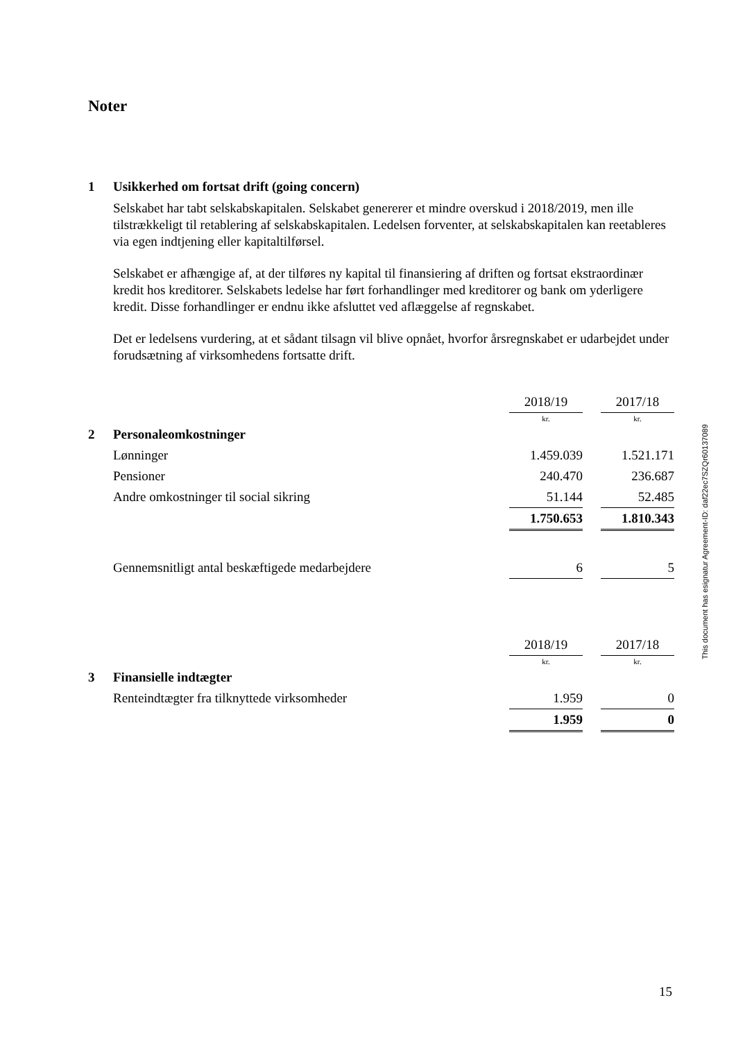Noter
1 Usikkerhed om fortsat drift (going concern)
Selskabet har tabt selskabskapitalen. Selskabet genererer et mindre overskud i 2018/2019, men ille tilstrækkeligt til retablering af selskabskapitalen. Ledelsen forventer, at selskabskapitalen kan reetableres via egen indtjening eller kapitaltilførsel.
Selskabet er afhængige af, at der tilføres ny kapital til finansiering af driften og fortsat ekstraordinær kredit hos kreditorer. Selskabets ledelse har ført forhandlinger med kreditorer og bank om yderligere kredit. Disse forhandlinger er endnu ikke afsluttet ved aflæggelse af regnskabet.
Det er ledelsens vurdering, at et sådant tilsagn vil blive opnået, hvorfor årsregnskabet er udarbejdet under forudsætning af virksomhedens fortsatte drift.
| | | 2018/19 | | 2017/18 |
| | | kr. | | kr. |
| 2 | Personaleomkostninger | | | |
| | Lønninger | 1.459.039 | | 1.521.171 |
| | Pensioner | 240.470 | | 236.687 |
| | Andre omkostninger til social sikring | 51.144 | | 52.485 |
| | | 1.750.653 | | 1.810.343 |
| | Gennemsnitligt antal beskæftigede medarbejdere | 6 | | 5 |
| | | 2018/19 | | 2017/18 |
| | | kr. | | kr. |
| 3 | Finansielle indtægter | | | |
| | Renteindtægter fra tilknyttede virksomheder | 1.959 | | 0 |
| | | 1.959 | | 0 |
This document has esignatur Agreement-ID: daf22ec7SZQr60137089
15